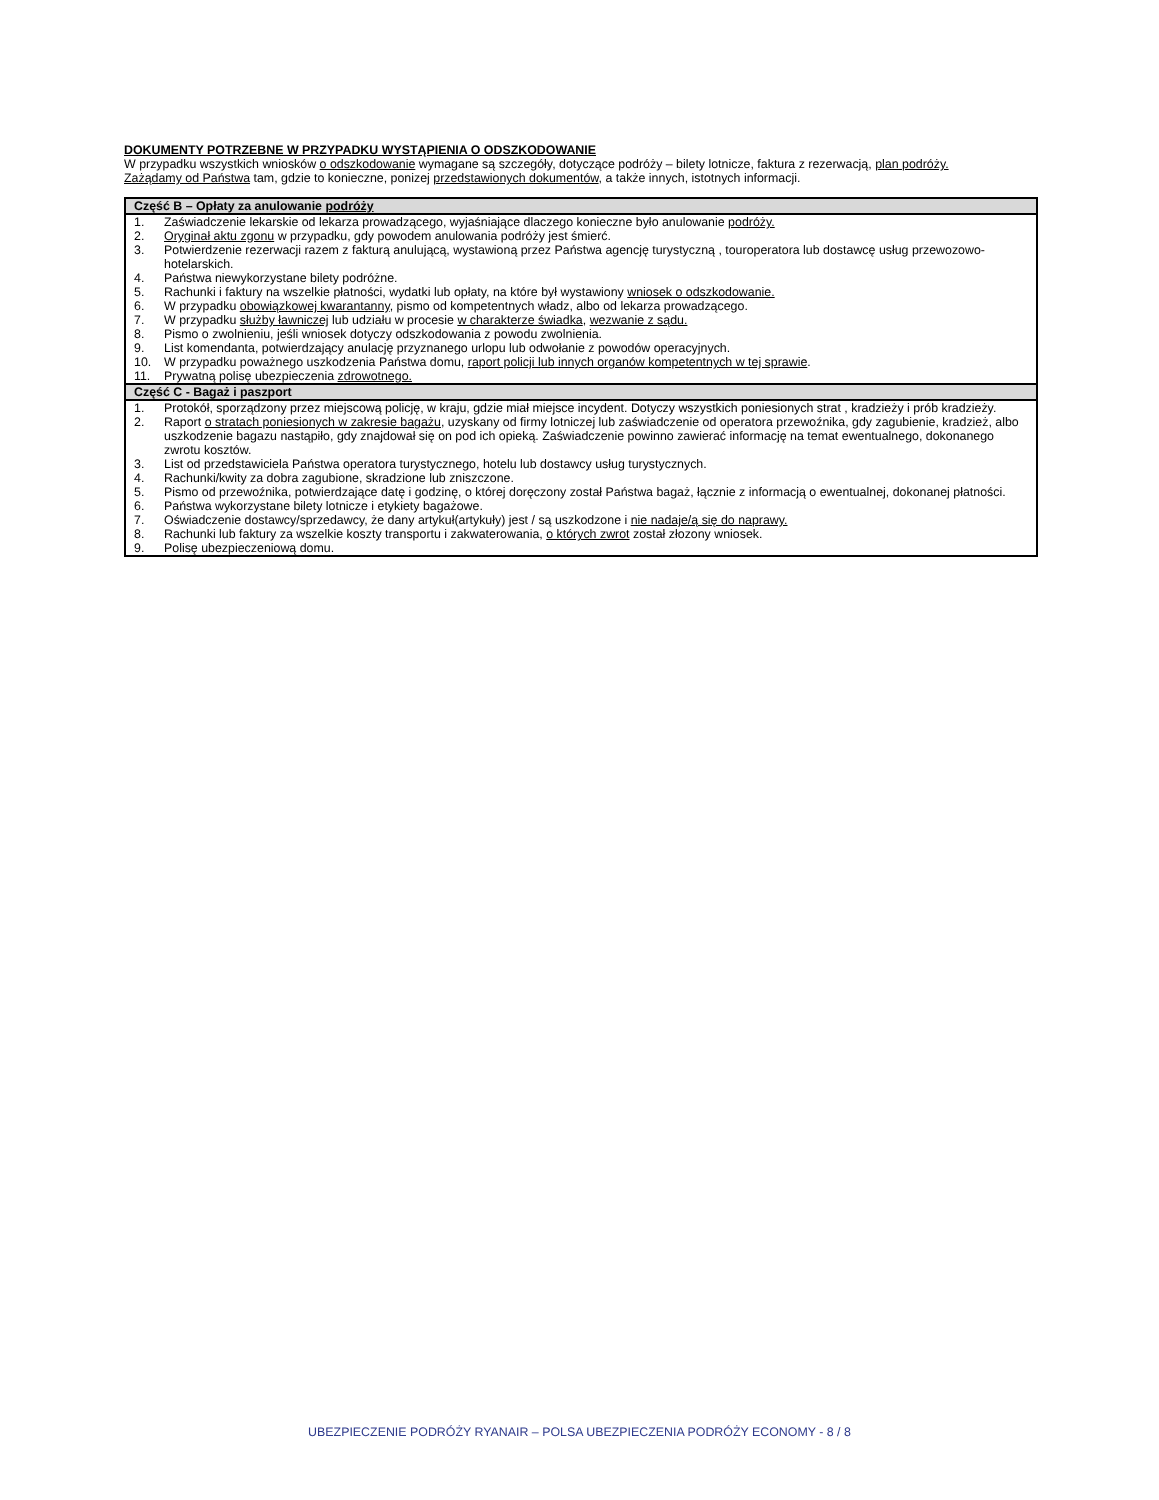DOKUMENTY POTRZEBNE W PRZYPADKU WYSTĄPIENIA O ODSZKODOWANIE
W przypadku wszystkich wniosków o odszkodowanie wymagane są szczegóły, dotyczące podróży – bilety lotnicze, faktura z rezerwacją, plan podróży.
Zażądamy od Państwa tam, gdzie to konieczne, ponizej przedstawionych dokumentów, a także innych, istotnych informacji.
| Część B – Opłaty za anulowanie podróży | |
| --- | --- |
| 1. | Zaświadczenie lekarskie od lekarza prowadzącego, wyjaśniające dlaczego konieczne było anulowanie podróży. |
| 2. | Oryginał aktu zgonu w przypadku, gdy powodem anulowania podróży jest śmierć. |
| 3. | Potwierdzenie rezerwacji razem z fakturą anulującą, wystawioną przez Państwa agencję turystyczną , touroperatora lub dostawcę usług przewozowo-hotelarskich. |
| 4. | Państwa niewykorzystane bilety podróżne. |
| 5. | Rachunki i faktury na wszelkie płatności, wydatki lub opłaty, na które był wystawiony wniosek o odszkodowanie. |
| 6. | W przypadku obowiązkowej kwarantanny , pismo od kompetentnych władz, albo od lekarza prowadzącego. |
| 7. | W przypadku służby ławniczej lub udziału w procesie w charakterze świadka , wezwanie z sądu. |
| 8. | Pismo o zwolnieniu, jeśli wniosek dotyczy odszkodowania z powodu zwolnienia. |
| 9. | List komendanta, potwierdzający anulację przyznanego urlopu lub odwołanie z powodów operacyjnych. |
| 10. | W przypadku poważnego uszkodzenia Państwa domu, raport policji lub innych organów kompetentnych w tej sprawie . |
| 11. | Prywatną polisę ubezpieczenia zdrowotnego. |
| Część C - Bagaż i paszport | |
| 1. | Protokół, sporządzony przez miejscową policję, w kraju, gdzie miał miejsce incydent. Dotyczy wszystkich poniesionych strat , kradzieży i prób kradzieży. |
| 2. | Raport o stratach poniesionych w zakresie bagażu , uzyskany od firmy lotniczej lub zaświadczenie od operatora przewoźnika, gdy zagubienie, kradzież, albo uszkodzenie bagazu nastąpiło, gdy znajdował się on pod ich opieką. Zaświadczenie powinno zawierać informację na temat ewentualnego, dokonanego zwrotu kosztów. |
| 3. | List od przedstawiciela Państwa operatora turystycznego, hotelu lub dostawcy usług turystycznych. |
| 4. | Rachunki/kwity za dobra zagubione, skradzione lub zniszczone. |
| 5. | Pismo od przewoźnika, potwierdzające datę i godzinę, o której doręczony został Państwa bagaż, łącznie z informacją o ewentualnej, dokonanej płatności. |
| 6. | Państwa wykorzystane bilety lotnicze i etykiety bagażowe. |
| 7. | Oświadczenie dostawcy/sprzedawcy, że dany artykuł(artykuły) jest / są uszkodzone i nie nadaje/ą się do naprawy. |
| 8. | Rachunki lub faktury za wszelkie koszty transportu i zakwaterowania, o których zwrot został złozony wniosek. |
| 9. | Polisę ubezpieczeniową domu. |
UBEZPIECZENIE PODRÓŻY RYANAIR – POLSA UBEZPIECZENIA PODRÓŻY ECONOMY - 8 / 8